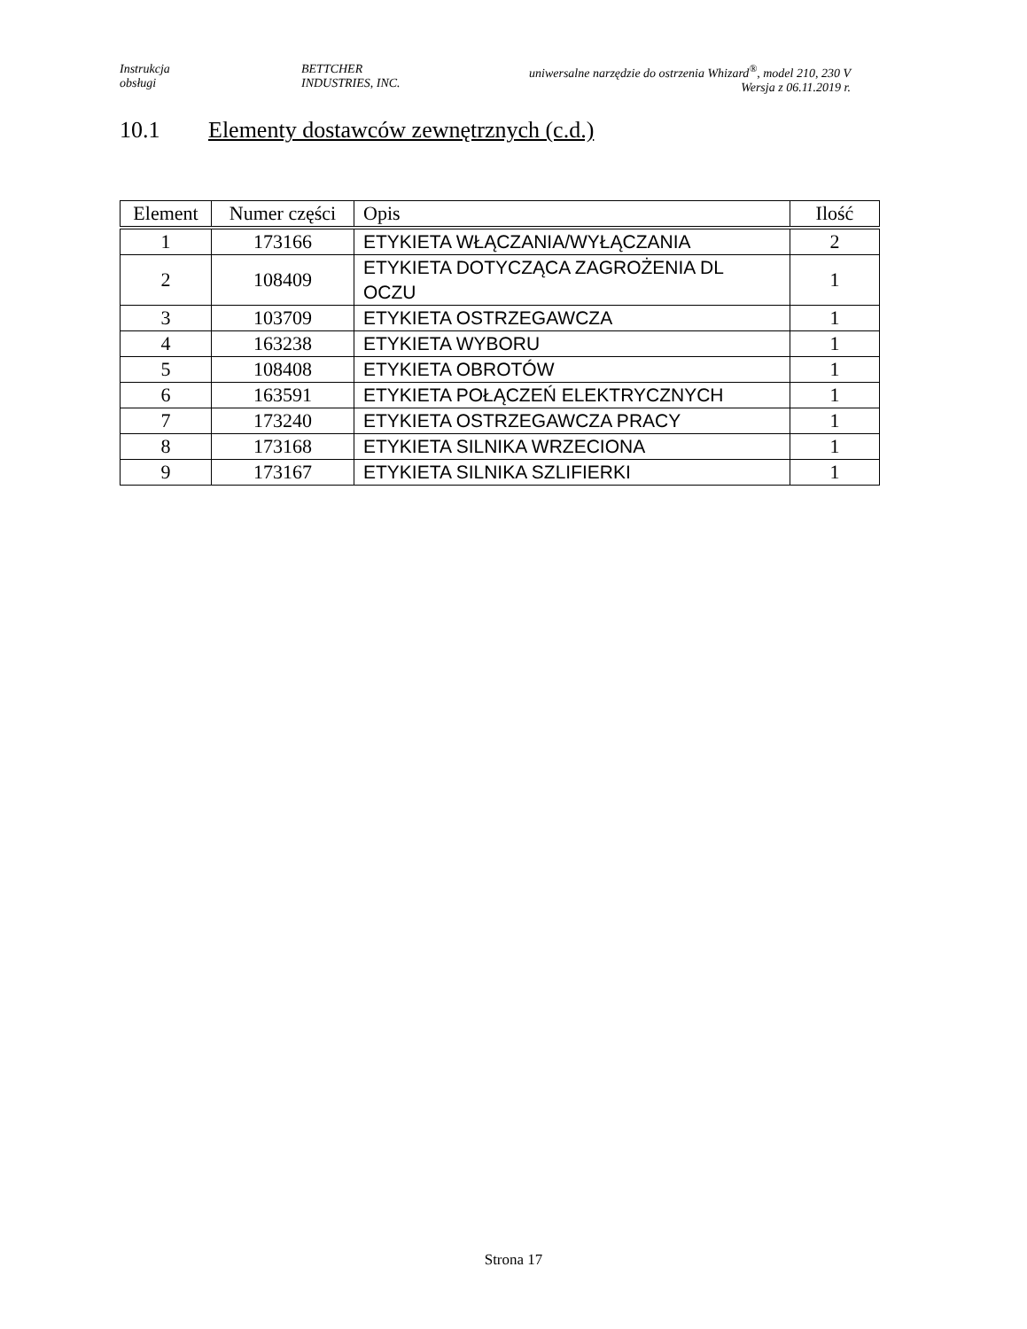Instrukcja
obsługi
BETTCHER
INDUSTRIES, INC.
uniwersalne narzędzie do ostrzenia Whizard<sup>®</sup>, model 210, 230 V
Wersja z 06.11.2019 r.
10.1 Elementy dostawców zewnętrznych (c.d.)
| Element | Numer części | Opis | Ilość |
| --- | --- | --- | --- |
| 1 | 173166 | ETYKIETA WŁĄCZANIA/WYŁĄCZANIA | 2 |
| 2 | 108409 | ETYKIETA DOTYCZĄCA ZAGROŻENIA DL OCZU | 1 |
| 3 | 103709 | ETYKIETA OSTRZEGAWCZA | 1 |
| 4 | 163238 | ETYKIETA WYBORU | 1 |
| 5 | 108408 | ETYKIETA OBROTÓW | 1 |
| 6 | 163591 | ETYKIETA POŁĄCZEŃ ELEKTRYCZNYCH | 1 |
| 7 | 173240 | ETYKIETA OSTRZEGAWCZA PRACY | 1 |
| 8 | 173168 | ETYKIETA SILNIKA WRZECIONA | 1 |
| 9 | 173167 | ETYKIETA SILNIKA SZLIFIERKI | 1 |
Strona 17